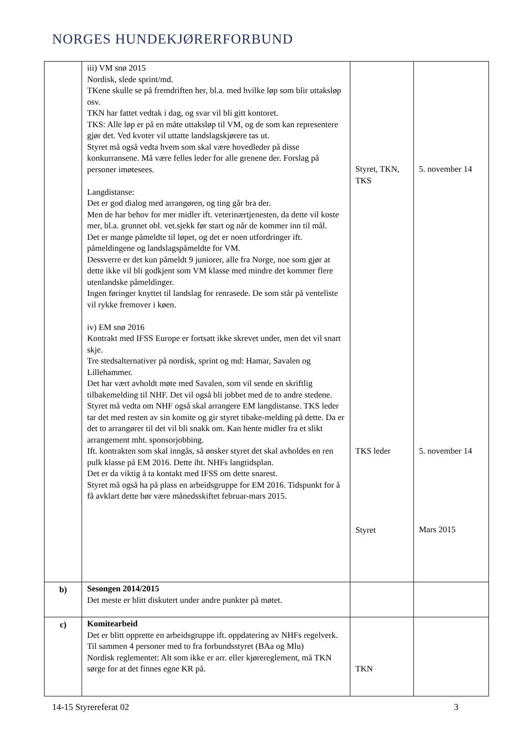NORGES HUNDEKJØRERFORBUND
| | iii) VM snø 2015 Nordisk, slede sprint/md. TKene skulle se på fremdriften her, bl.a. med hvilke løp som blir uttaksløp osv. TKN har fattet vedtak i dag, og svar vil bli gitt kontoret. TKS: Alle løp er på en måte uttaksløp til VM, og de som kan representere gjør det. Ved kvoter vil uttatte landslagskjørere tas ut. Styret må også vedta hvem som skal være hovedleder på disse konkurransene. Må være felles leder for alle grenene der. Forslag på personer imøtesees. Langdistanse: Det er god dialog med arrangøren, og ting går bra der. Men de har behov for mer midler ift. veterinærtjenesten, da dette vil koste mer, bl.a. grunnet obl. vet.sjekk før start og når de kommer inn til mål. Det er mange påmeldte til løpet, og det er noen utfordringer ift. påmeldingene og landslagspåmeldte for VM. Dessverre er det kun påmeldt 9 juniorer, alle fra Norge, noe som gjør at dette ikke vil bli godkjent som VM klasse med mindre det kommer flere utenlandske påmeldinger. Ingen føringer knyttet til landslag for renrasede. De som står på venteliste vil rykke fremover i køen. iv) EM snø 2016 Kontrakt med IFSS Europe er fortsatt ikke skrevet under, men det vil snart skje. Tre stedsalternativer på nordisk, sprint og md: Hamar, Savalen og Lillehammer. Det har vært avholdt møte med Savalen, som vil sende en skriftlig tilbakemelding til NHF. Det vil også bli jobbet med de to andre stedene. Styret må vedta om NHF også skal arrangere EM langdistanse. TKS leder tar det med resten av sin komite og gir styret tibake-melding på dette. Da er det to arrangører til det vil bli snakk om. Kan hente midler fra et slikt arrangement mht. sponsorjobbing. Ift. kontrakten som skal inngås, så ønsker styret det skal avholdes en ren pulk klasse på EM 2016. Dette iht. NHFs langtidsplan. Det er da viktig å ta kontakt med IFSS om dette snarest. Styret må også ha på plass en arbeidsgruppe for EM 2016. Tidspunkt for å få avklart dette bør være månedsskiftet februar-mars 2015. | Styret, TKN, TKS TKS leder Styret | 5. november 14 5. november 14 Mars 2015 |
| b) | Sesongen 2014/2015 Det meste er blitt diskutert under andre punkter på møtet. | | |
| c) | Komitearbeid Det er blitt opprette en arbeidsgruppe ift. oppdatering av NHFs regelverk. Til sammen 4 personer med to fra forbundsstyret (BAa og Mlu) Nordisk reglementet: Alt som ikke er arr. eller kjørereglement, må TKN sørge for at det finnes egne KR på. | TKN | |
14-15 Styrereferat 02 3